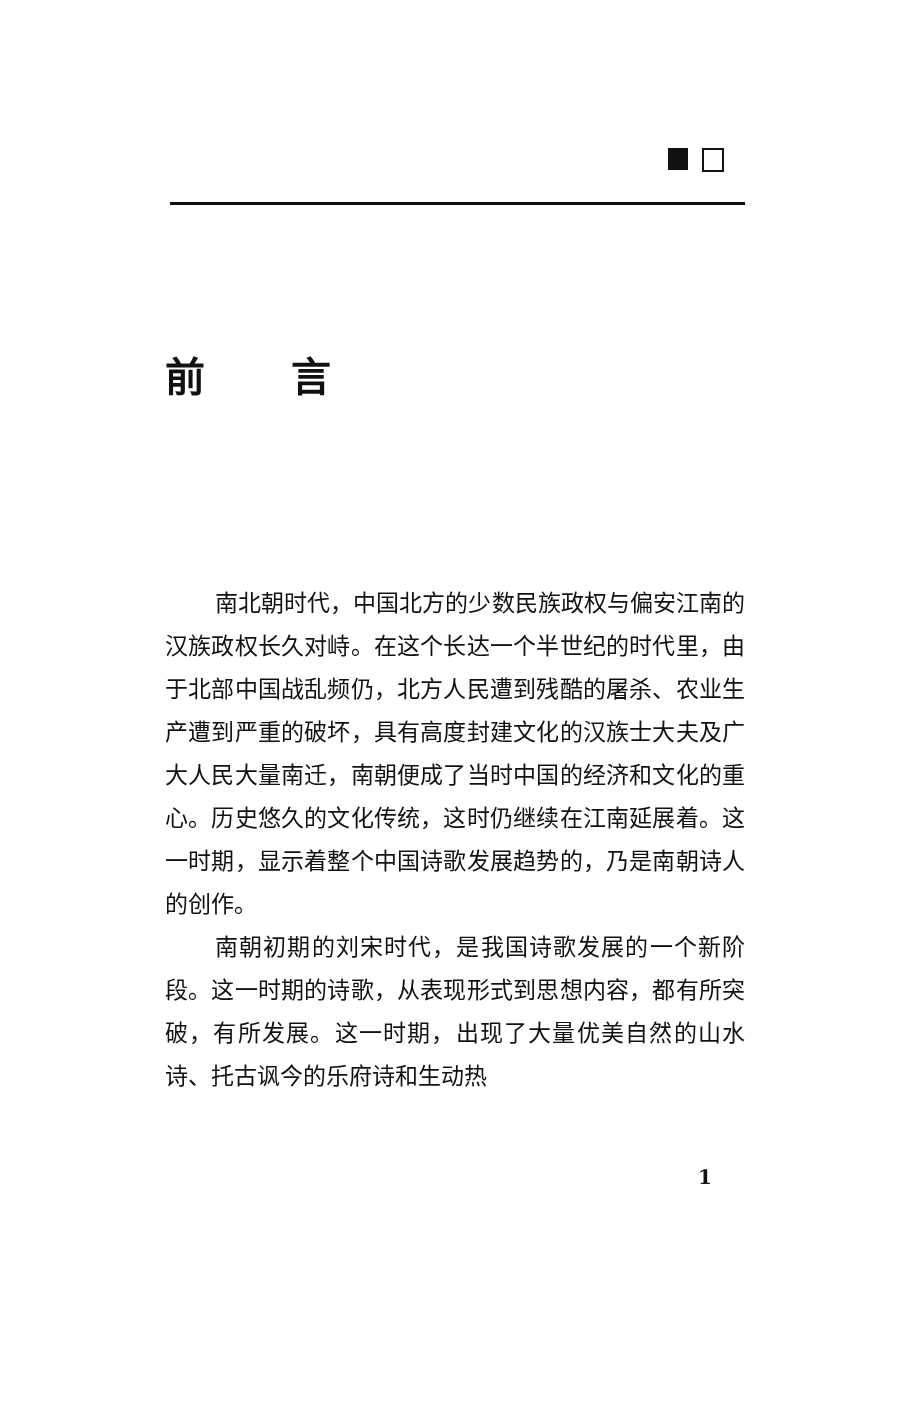前言
南北朝时代，中国北方的少数民族政权与偏安江南的汉族政权长久对峙。在这个长达一个半世纪的时代里，由于北部中国战乱频仍，北方人民遭到残酷的屠杀、农业生产遭到严重的破坏，具有高度封建文化的汉族士大夫及广大人民大量南迁，南朝便成了当时中国的经济和文化的重心。历史悠久的文化传统，这时仍继续在江南延展着。这一时期，显示着整个中国诗歌发展趋势的，乃是南朝诗人的创作。
南朝初期的刘宋时代，是我国诗歌发展的一个新阶段。这一时期的诗歌，从表现形式到思想内容，都有所突破，有所发展。这一时期，出现了大量优美自然的山水诗、托古讽今的乐府诗和生动热
1